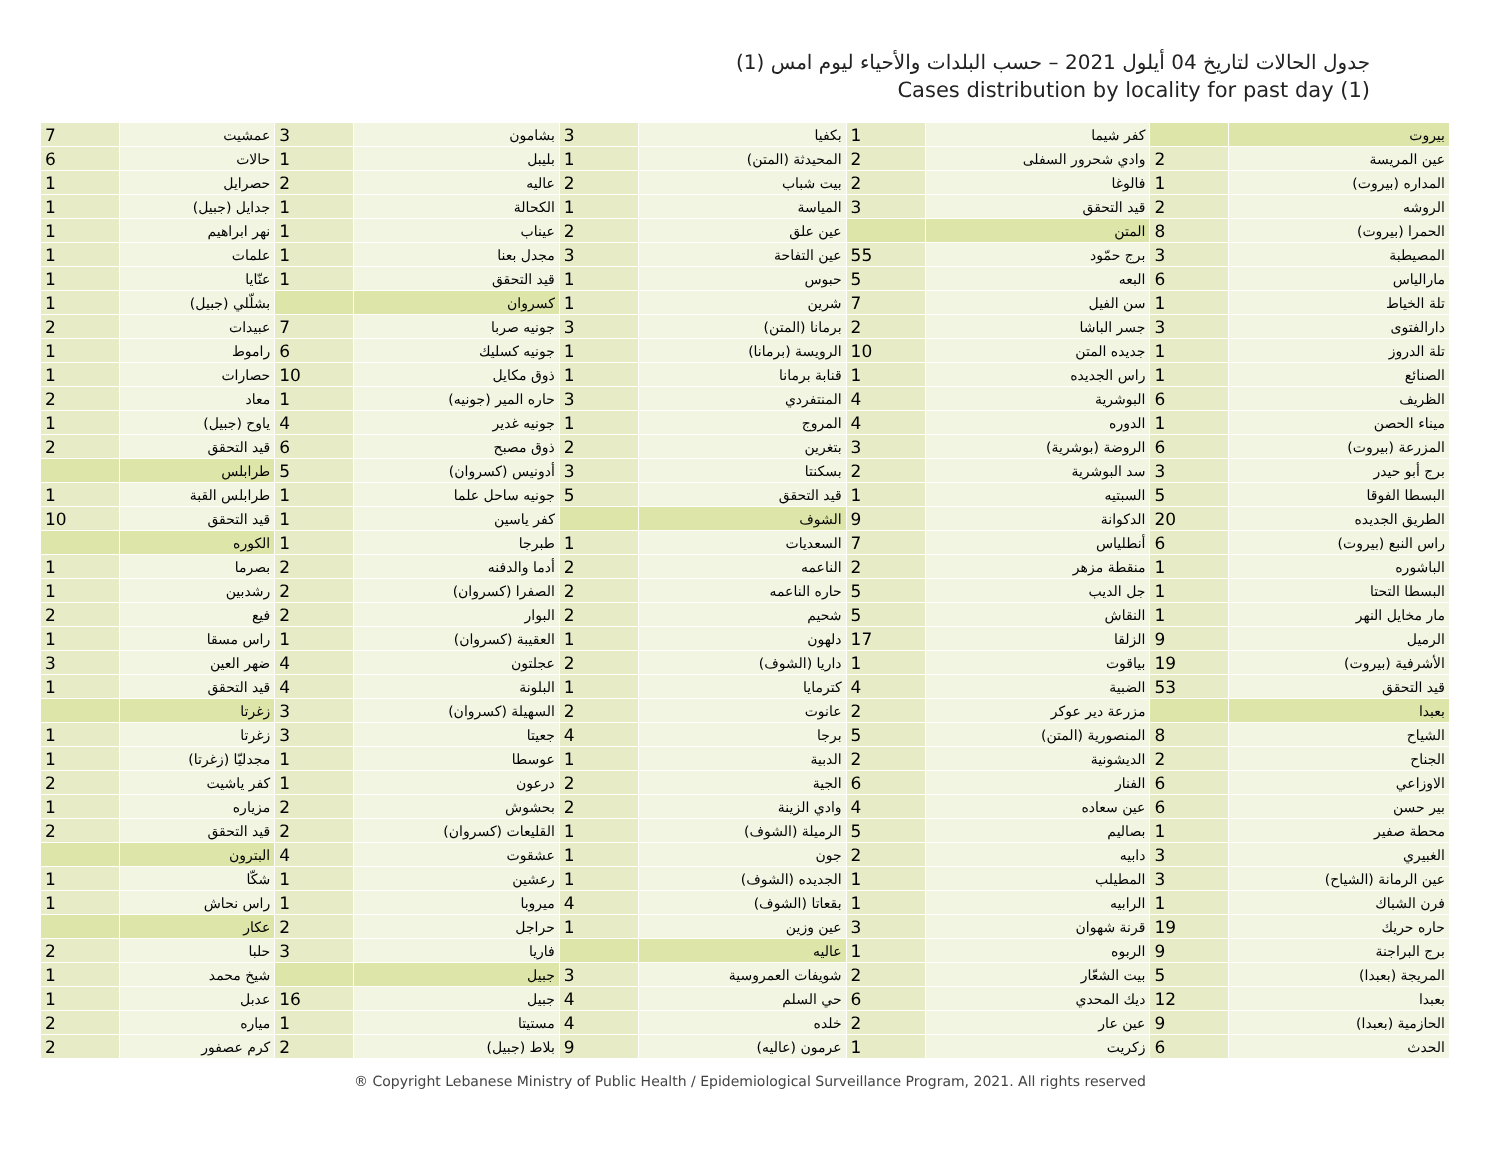جدول الحالات لتاريخ 04 أيلول 2021 – حسب البلدات والأحياء ليوم امس (1)
Cases distribution by locality for past day (1)
| بيروت | | كفر شيما | 1 | بكفيا | 3 | بشامون | 3 | عمشيت | 7 |
| عين المريسة | 2 | وادي شحرور السفلى | 2 | المحيدثة (المتن) | 1 | بليبل | 1 | حالات | 6 |
| المداره (بيروت) | 1 | فالوغا | 2 | بيت شباب | 2 | عاليه | 2 | حصرايل | 1 |
| الروشه | 2 | قيد التحقق | 3 | المياسة | 1 | الكحالة | 1 | جدايل (جبيل) | 1 |
| الحمرا (بيروت) | 8 | المتن | | عين علق | 2 | عيناب | 1 | نهر ابراهيم | 1 |
| المصيطبة | 3 | برج حمّود | 55 | عين التفاحة | 3 | مجدل بعنا | 1 | علمات | 1 |
| مارالياس | 6 | البعه | 5 | حبوس | 1 | قيد التحقق | 1 | عنّايا | 1 |
| تلة الخياط | 1 | سن الفيل | 7 | شرين | 1 | كسروان | | بشلّلي (جبيل) | 1 |
| دارالفتوى | 3 | جسر الباشا | 2 | برمانا (المتن) | 3 | جونيه صربا | 7 | عبيدات | 2 |
| تلة الدروز | 1 | جديده المتن | 10 | الرويسة (برمانا) | 1 | جونيه كسليك | 6 | راموط | 1 |
| الصنائع | 1 | راس الجديده | 1 | قنابة برمانا | 1 | ذوق مكايل | 10 | حصارات | 1 |
| الظريف | 6 | البوشرية | 4 | المنتفردي | 3 | حاره المير (جونيه) | 1 | معاد | 2 |
| ميناء الحصن | 1 | الدوره | 4 | المروج | 1 | جونيه غدير | 4 | ياوح (جبيل) | 1 |
| المزرعة (بيروت) | 6 | الروضة (بوشرية) | 3 | بتغرين | 2 | ذوق مصبح | 6 | قيد التحقق | 2 |
| برج أبو حيدر | 3 | سد البوشرية | 2 | بسكنتا | 3 | أدونيس (كسروان) | 5 | طرابلس | |
| البسطا الفوقا | 5 | السبتيه | 1 | قيد التحقق | 5 | جونيه ساحل علما | 1 | طرابلس القبة | 1 |
| الطريق الجديده | 20 | الدكوانة | 9 | الشوف | | كفر ياسين | 1 | قيد التحقق | 10 |
| راس النبع (بيروت) | 6 | أنطلياس | 7 | السعديات | 1 | طبرجا | 1 | الكوره | |
| الباشوره | 1 | منقطة مزهر | 2 | الناعمه | 2 | أدما والدفنه | 2 | بصرما | 1 |
| البسطا التحتا | 1 | جل الديب | 5 | حاره الناعمه | 2 | الصفرا (كسروان) | 2 | رشدبين | 1 |
| مار مخايل النهر | 1 | النقاش | 5 | شحيم | 2 | البوار | 2 | فيع | 2 |
| الرميل | 9 | الزلقا | 17 | دلهون | 1 | العقيبة (كسروان) | 1 | راس مسقا | 1 |
| الأشرفية (بيروت) | 19 | بياقوت | 1 | داريا (الشوف) | 2 | عجلتون | 4 | ضهر العين | 3 |
| قيد التحقق | 53 | الضبية | 4 | كترمايا | 1 | البلونة | 4 | قيد التحقق | 1 |
| بعبدا | | مزرعة دير عوكر | 2 | عانوت | 2 | السهيلة (كسروان) | 3 | زغرتا | |
| الشياح | 8 | المنصورية (المتن) | 5 | برجا | 4 | جعيتا | 3 | زغرتا | 1 |
| الجناح | 2 | الديشونية | 2 | الدبية | 1 | عوسطا | 1 | مجدليّا (زغرتا) | 1 |
| الاوزاعي | 6 | الفنار | 6 | الجية | 2 | درعون | 1 | كفر ياشيت | 2 |
| بير حسن | 6 | عين سعاده | 4 | وادي الزينة | 2 | بحشوش | 2 | مزياره | 1 |
| محطة صفير | 1 | بصاليم | 5 | الرميلة (الشوف) | 1 | القليعات (كسروان) | 2 | قيد التحقق | 2 |
| الغبيري | 3 | دابيه | 2 | جون | 1 | عشقوت | 4 | البترون | |
| عين الرمانة (الشياح) | 3 | المطيلب | 1 | الجديده (الشوف) | 1 | رعشين | 1 | شكّا | 1 |
| فرن الشباك | 1 | الرابيه | 1 | بقعاتا (الشوف) | 4 | ميروبا | 1 | راس نحاش | 1 |
| حاره حريك | 19 | قرنة شهوان | 3 | عين وزين | 1 | حراجل | 2 | عكار | |
| برج البراجنة | 9 | الربوه | 1 | عاليه | | فاريا | 3 | حلبا | 2 |
| المريجة (بعبدا) | 5 | بيت الشعّار | 2 | شويفات العمروسية | 3 | جبيل | | شيخ محمد | 1 |
| بعبدا | 12 | ديك المحدي | 6 | حي السلم | 4 | جبيل | 16 | عدبل | 1 |
| الحازمية (بعبدا) | 9 | عين عار | 2 | خلده | 4 | مستيتا | 1 | مياره | 2 |
| الحدث | 6 | زكريت | 1 | عرمون (عاليه) | 9 | بلاط (جبيل) | 2 | كرم عصفور | 2 |
® Copyright Lebanese Ministry of Public Health / Epidemiological Surveillance Program, 2021. All rights reserved